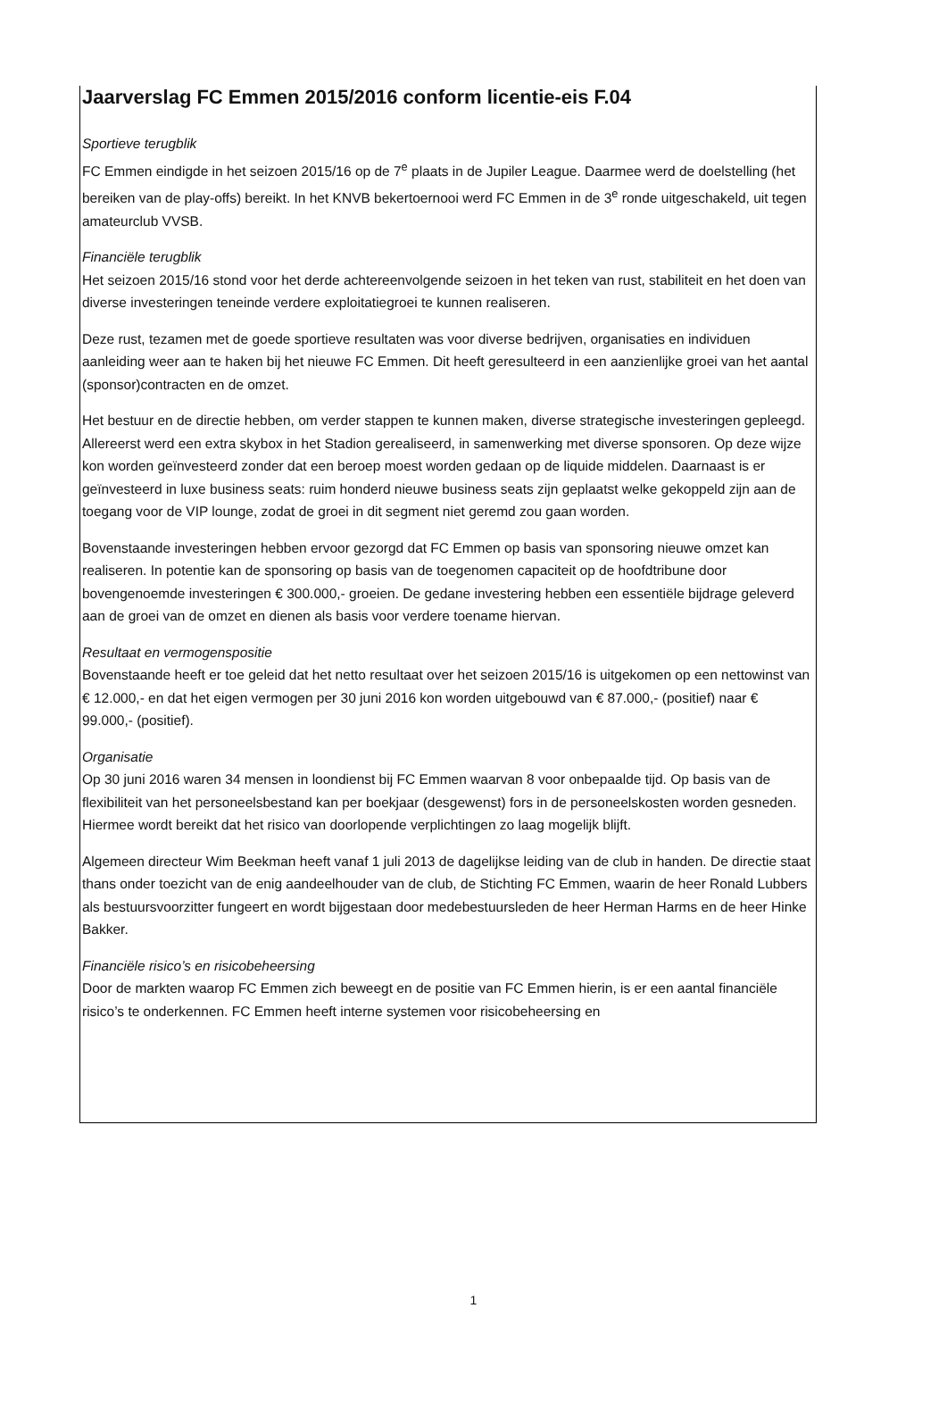Jaarverslag FC Emmen 2015/2016 conform licentie-eis F.04
Sportieve terugblik
FC Emmen eindigde in het seizoen 2015/16 op de 7<sup>e</sup> plaats in de Jupiler League. Daarmee werd de doelstelling (het bereiken van de play-offs) bereikt. In het KNVB bekertoernooi werd FC Emmen in de 3<sup>e</sup> ronde uitgeschakeld, uit tegen amateurclub VVSB.
Financiële terugblik
Het seizoen 2015/16 stond voor het derde achtereenvolgende seizoen in het teken van rust, stabiliteit en het doen van diverse investeringen teneinde verdere exploitatiegroei te kunnen realiseren.
Deze rust, tezamen met de goede sportieve resultaten was voor diverse bedrijven, organisaties en individuen aanleiding weer aan te haken bij het nieuwe FC Emmen. Dit heeft geresulteerd in een aanzienlijke groei van het aantal (sponsor)contracten en de omzet.
Het bestuur en de directie hebben, om verder stappen te kunnen maken, diverse strategische investeringen gepleegd. Allereerst werd een extra skybox in het Stadion gerealiseerd, in samenwerking met diverse sponsoren. Op deze wijze kon worden geïnvesteerd zonder dat een beroep moest worden gedaan op de liquide middelen. Daarnaast is er geïnvesteerd in luxe business seats: ruim honderd nieuwe business seats zijn geplaatst welke gekoppeld zijn aan de toegang voor de VIP lounge, zodat de groei in dit segment niet geremd zou gaan worden.
Bovenstaande investeringen hebben ervoor gezorgd dat FC Emmen op basis van sponsoring nieuwe omzet kan realiseren. In potentie kan de sponsoring op basis van de toegenomen capaciteit op de hoofdtribune door bovengenoemde investeringen € 300.000,- groeien. De gedane investering hebben een essentiële bijdrage geleverd aan de groei van de omzet en dienen als basis voor verdere toename hiervan.
Resultaat en vermogenspositie
Bovenstaande heeft er toe geleid dat het netto resultaat over het seizoen 2015/16 is uitgekomen op een nettowinst van € 12.000,- en dat het eigen vermogen per 30 juni 2016 kon worden uitgebouwd van € 87.000,- (positief) naar € 99.000,- (positief).
Organisatie
Op 30 juni 2016 waren 34 mensen in loondienst bij FC Emmen waarvan 8 voor onbepaalde tijd. Op basis van de flexibiliteit van het personeelsbestand kan per boekjaar (desgewenst) fors in de personeelskosten worden gesneden. Hiermee wordt bereikt dat het risico van doorlopende verplichtingen zo laag mogelijk blijft.
Algemeen directeur Wim Beekman heeft vanaf 1 juli 2013 de dagelijkse leiding van de club in handen. De directie staat thans onder toezicht van de enig aandeelhouder van de club, de Stichting FC Emmen, waarin de heer Ronald Lubbers als bestuursvoorzitter fungeert en wordt bijgestaan door medebestuursleden de heer Herman Harms en de heer Hinke Bakker.
Financiële risico’s en risicobeheersing
Door de markten waarop FC Emmen zich beweegt en de positie van FC Emmen hierin, is er een aantal financiële risico’s te onderkennen. FC Emmen heeft interne systemen voor risicobeheersing en
1